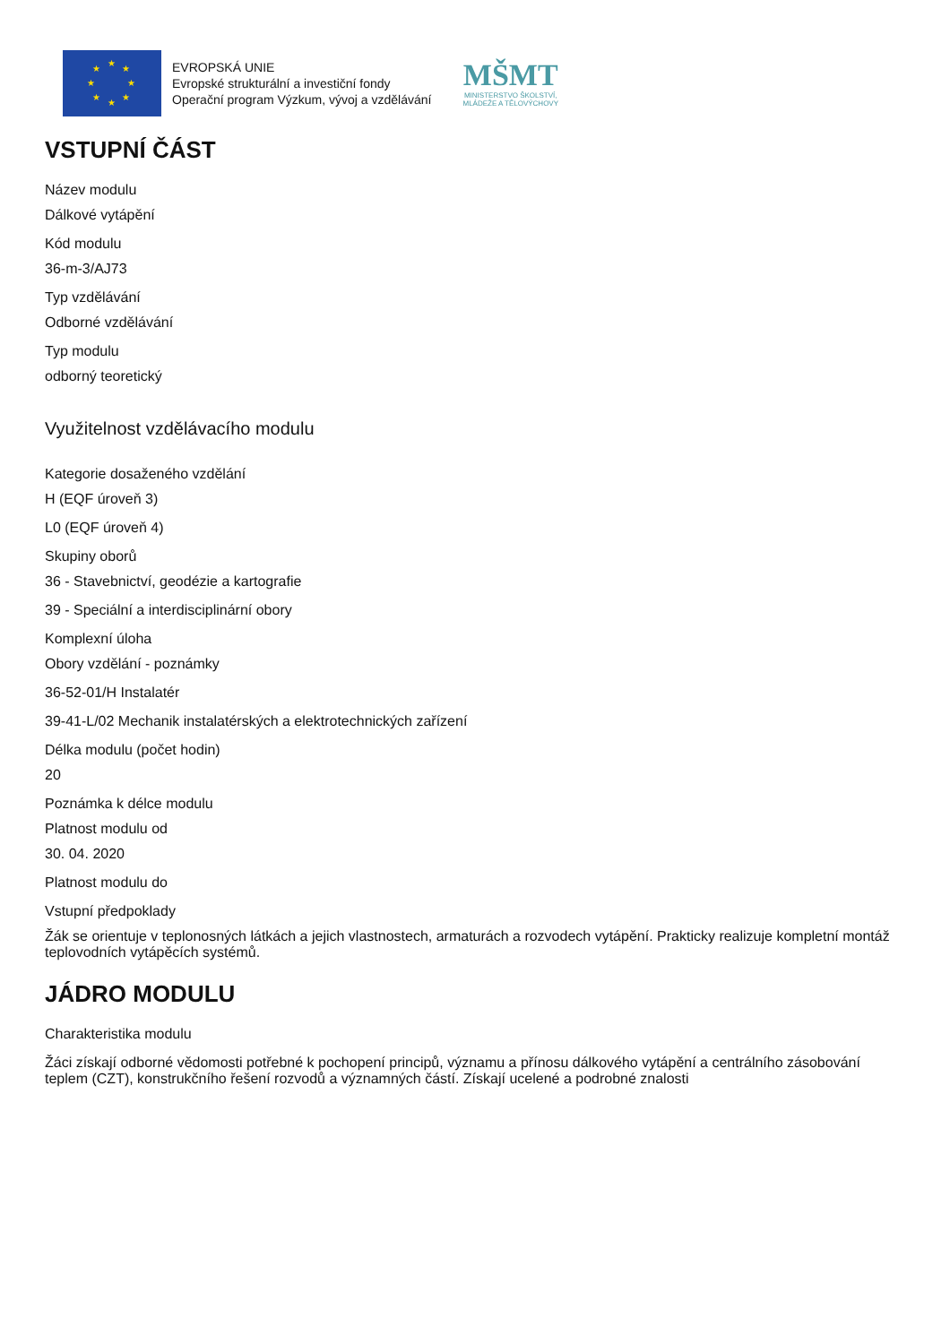★
★
★
★
★
★
★
★
EVROPSKÁ UNIE
Evropské strukturální a investiční fondy
Operační program Výzkum, vývoj a vzdělávání
MŠMT
MINISTERSTVO ŠKOLSTVÍ,
MLÁDEŽE A TĚLOVÝCHOVY
VSTUPNÍ ČÁST
Název modulu
Dálkové vytápění
Kód modulu
36-m-3/AJ73
Typ vzdělávání
Odborné vzdělávání
Typ modulu
odborný teoretický
Využitelnost vzdělávacího modulu
Kategorie dosaženého vzdělání
H (EQF úroveň 3)
L0 (EQF úroveň 4)
Skupiny oborů
36 - Stavebnictví, geodézie a kartografie
39 - Speciální a interdisciplinární obory
Komplexní úloha
Obory vzdělání - poznámky
36-52-01/H Instalatér
39-41-L/02 Mechanik instalatérských a elektrotechnických zařízení
Délka modulu (počet hodin)
20
Poznámka k délce modulu
Platnost modulu od
30. 04. 2020
Platnost modulu do
Vstupní předpoklady
Žák se orientuje v teplonosných látkách a jejich vlastnostech, armaturách a rozvodech vytápění. Prakticky realizuje kompletní montáž teplovodních vytápěcích systémů.
JÁDRO MODULU
Charakteristika modulu
Žáci získají odborné vědomosti potřebné k pochopení principů, významu a přínosu dálkového vytápění a centrálního zásobování teplem (CZT), konstrukčního řešení rozvodů a významných částí. Získají ucelené a podrobné znalosti